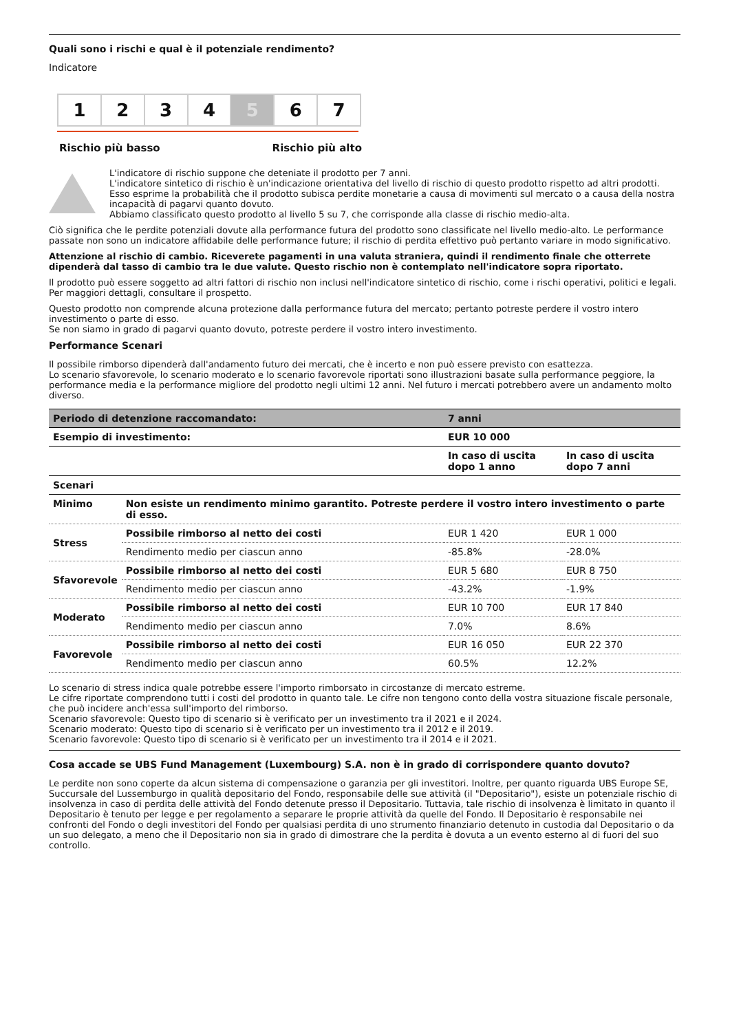Quali sono i rischi e qual è il potenziale rendimento?
Indicatore
1 2 3 4 5 6 7
Rischio più basso Rischio più alto
L'indicatore di rischio suppone che deteniate il prodotto per 7 anni.
L'indicatore sintetico di rischio è un'indicazione orientativa del livello di rischio di questo prodotto rispetto ad altri prodotti. Esso esprime la probabilità che il prodotto subisca perdite monetarie a causa di movimenti sul mercato o a causa della nostra incapacità di pagarvi quanto dovuto.
Abbiamo classificato questo prodotto al livello 5 su 7, che corrisponde alla classe di rischio medio-alta.
Ciò significa che le perdite potenziali dovute alla performance futura del prodotto sono classificate nel livello medio-alto. Le performance passate non sono un indicatore affidabile delle performance future; il rischio di perdita effettivo può pertanto variare in modo significativo.
Attenzione al rischio di cambio. Riceverete pagamenti in una valuta straniera, quindi il rendimento finale che otterrete dipenderà dal tasso di cambio tra le due valute. Questo rischio non è contemplato nell'indicatore sopra riportato.
Il prodotto può essere soggetto ad altri fattori di rischio non inclusi nell'indicatore sintetico di rischio, come i rischi operativi, politici e legali. Per maggiori dettagli, consultare il prospetto.
Questo prodotto non comprende alcuna protezione dalla performance futura del mercato; pertanto potreste perdere il vostro intero investimento o parte di esso.
Se non siamo in grado di pagarvi quanto dovuto, potreste perdere il vostro intero investimento.
Performance Scenari
Il possibile rimborso dipenderà dall'andamento futuro dei mercati, che è incerto e non può essere previsto con esattezza.
Lo scenario sfavorevole, lo scenario moderato e lo scenario favorevole riportati sono illustrazioni basate sulla performance peggiore, la performance media e la performance migliore del prodotto negli ultimi 12 anni. Nel futuro i mercati potrebbero avere un andamento molto diverso.
| Periodo di detenzione raccomandato: | | 7 anni | |
| --- | --- | --- | --- |
| Esempio di investimento: | | EUR 10 000 | |
| | | In caso di uscita dopo 1 anno | In caso di uscita dopo 7 anni |
| Scenari | | | |
| Minimo | Non esiste un rendimento minimo garantito. Potreste perdere il vostro intero investimento o parte di esso. | | |
| Stress | Possibile rimborso al netto dei costi | EUR 1 420 | EUR 1 000 |
| | Rendimento medio per ciascun anno | -85.8% | -28.0% |
| Sfavorevole | Possibile rimborso al netto dei costi | EUR 5 680 | EUR 8 750 |
| | Rendimento medio per ciascun anno | -43.2% | -1.9% |
| Moderato | Possibile rimborso al netto dei costi | EUR 10 700 | EUR 17 840 |
| | Rendimento medio per ciascun anno | 7.0% | 8.6% |
| Favorevole | Possibile rimborso al netto dei costi | EUR 16 050 | EUR 22 370 |
| | Rendimento medio per ciascun anno | 60.5% | 12.2% |
Lo scenario di stress indica quale potrebbe essere l'importo rimborsato in circostanze di mercato estreme.
Le cifre riportate comprendono tutti i costi del prodotto in quanto tale. Le cifre non tengono conto della vostra situazione fiscale personale, che può incidere anch'essa sull'importo del rimborso.
Scenario sfavorevole: Questo tipo di scenario si è verificato per un investimento tra il 2021 e il 2024.
Scenario moderato: Questo tipo di scenario si è verificato per un investimento tra il 2012 e il 2019.
Scenario favorevole: Questo tipo di scenario si è verificato per un investimento tra il 2014 e il 2021.
Cosa accade se UBS Fund Management (Luxembourg) S.A. non è in grado di corrispondere quanto dovuto?
Le perdite non sono coperte da alcun sistema di compensazione o garanzia per gli investitori. Inoltre, per quanto riguarda UBS Europe SE, Succursale del Lussemburgo in qualità depositario del Fondo, responsabile delle sue attività (il "Depositario"), esiste un potenziale rischio di insolvenza in caso di perdita delle attività del Fondo detenute presso il Depositario. Tuttavia, tale rischio di insolvenza è limitato in quanto il Depositario è tenuto per legge e per regolamento a separare le proprie attività da quelle del Fondo. Il Depositario è responsabile nei confronti del Fondo o degli investitori del Fondo per qualsiasi perdita di uno strumento finanziario detenuto in custodia dal Depositario o da un suo delegato, a meno che il Depositario non sia in grado di dimostrare che la perdita è dovuta a un evento esterno al di fuori del suo controllo.